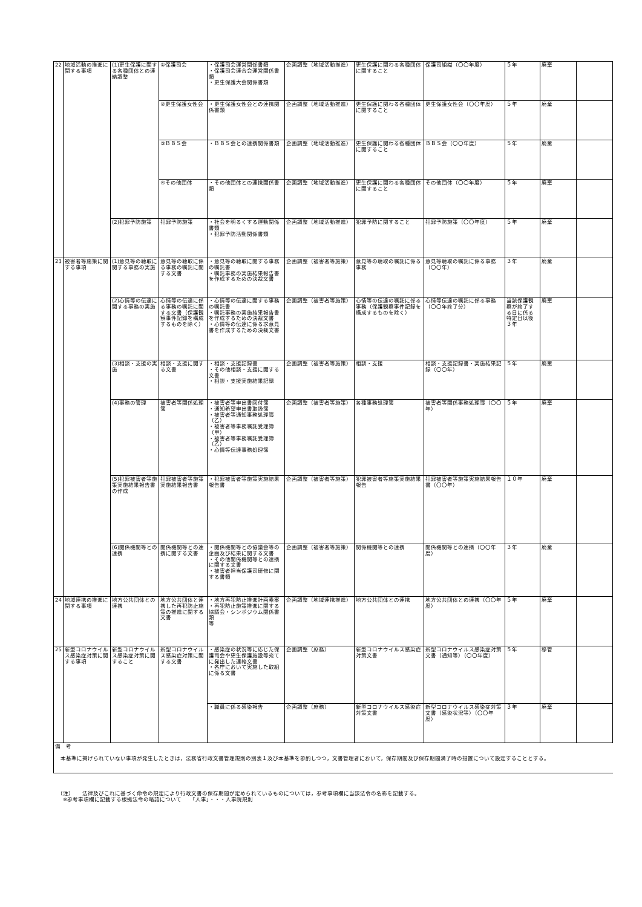| 22 | 地域活動の推進に関する事項 | (1)更生保護に関する各種団体との連絡調整 | ①保護司会 | ・保護司会運営関係書類 ・保護司会連合会運営関係書類 ・更生保護大会関係書類 | 企画調整（地域活動推進） | 更生保護に関わる各種団体に関すること | 保護司組織（〇〇年度） | ５年 | 廃棄 | |
| | | | ②更生保護女性会 | ・更生保護女性会との連携関係書類 | 企画調整（地域活動推進） | 更生保護に関わる各種団体に関すること | 更生保護女性会（〇〇年度） | ５年 | 廃棄 | |
| | | | ③ＢＢＳ会 | ・ＢＢＳ会との連携関係書類 | 企画調整（地域活動推進） | 更生保護に関わる各種団体に関すること | ＢＢＳ会（〇〇年度） | ５年 | 廃棄 | |
| | | | ④その他団体 | ・その他団体との連携関係書類 | 企画調整（地域活動推進） | 更生保護に関わる各種団体に関すること | その他団体（〇〇年度） | ５年 | 廃棄 | |
| | | (2)犯罪予防施策 | 犯罪予防施策 | ・社会を明るくする運動関係書類 ・犯罪予防活動関係書類 | 企画調整（地域活動推進） | 犯罪予防に関すること | 犯罪予防施策（〇〇年度） | ５年 | 廃棄 | |
| 23 | 被害者等施策に関する事項 | (1)意見等の聴取に関する事務の実施 | 意見等の聴取に係る事務の嘱託に関する文書 | ・意見等の聴取に関する事務の嘱託書 ・嘱託事務の実施結果報告書を作成するための決裁文書 | 企画調整（被害者等施策） | 意見等の聴取の嘱託に係る事務 | 意見等聴取の嘱託に係る事務（〇〇年） | ３年 | 廃棄 | |
| | | (2)心情等の伝達に関する事務の実施 | 心情等の伝達に係る事務の嘱託に関する文書（保護観察事件記録を構成するものを除く） | ・心情等の伝達に関する事務の嘱託書 ・嘱託事務の実施結果報告書を作成するための決裁文書 ・心情等の伝達に係る求意見書を作成するための決裁文書 | 企画調整（被害者等施策） | 心情等の伝達の嘱託に係る事務（保護観察事件記録を構成するものを除く） | 心情等伝達の嘱託に係る事務（〇〇年終了分） | 当該保護観察が終了する日に係る特定日以後３年 | 廃棄 | |
| | | (3)相談・支援の実施 | 相談・支援に関する文書 | ・相談・支援記録書 ・その他相談・支援に関する文書 ・相談・支援実施結果記録 | 企画調整（被害者等施策） | 相談・支援 | 相談・支援記録書・実施結果記録（〇〇年） | ５年 | 廃棄 | |
| | | (4)事務の管理 | 被害者等関係処理簿 | ・被害者等申出書回付簿 ・通知希望申出書取扱簿 ・被害者等通知事務処理簿（乙） ・被害者等事務嘱託受理簿（甲） ・被害者等事務嘱託受理簿（乙） ・心情等伝達事務処理簿 | 企画調整（被害者等施策） | 各種事務処理簿 | 被害者等関係事務処理簿（〇〇年） | ５年 | 廃棄 | |
| | | (5)犯罪被害者等施策実施結果報告書の作成 | 犯罪被害者等施策実施結果報告書 | ・犯罪被害者等施策実施結果報告書 | 企画調整（被害者等施策） | 犯罪被害者等施策実施結果報告 | 犯罪被害者等施策実施結果報告書（〇〇年） | １０年 | 廃棄 | |
| | | (6)関係機関等との連携 | 関係機関等との連携に関する文書 | ・関係機関等との協議会等の企画及び結果に関する文書 ・その他関係機関等との連携に関する文書 ・被害者担当保護司研修に関する書類 | 企画調整（被害者等施策） | 関係機関等との連携 | 関係機関等との連携（〇〇年度） | ３年 | 廃棄 | |
| 24 | 地域連携の推進に関する事項 | 地方公共団体との連携 | 地方公共団体と連携した再犯防止施策の推進に関する文書 | ・地方再犯防止推進計画素案 ・再犯防止施策推進に関する協議会・シンポジウム関係書類 等 | 企画調整（地域連携推進） | 地方公共団体との連携 | 地方公共団体との連携（〇〇年度） | ５年 | 廃棄 | |
| 25 | 新型コロナウイルス感染症対策に関する事項 | 新型コロナウイルス感染症対策に関すること | 新型コロナウイルス感染症対策に関する文書 | ・感染症の状況等に応じた保護司会や更生保護施設等宛てに発出した連絡文書 ・各庁において実施した取組に係る文書 | 企画調整（庶務） | 新型コロナウイルス感染症対策文書 | 新型コロナウイルス感染症対策文書（通知等）（〇〇年度） | ５年 | 移管 | |
| | | | | ・職員に係る感染報告 | 企画調整（庶務） | 新型コロナウイルス感染症対策文書 | 新型コロナウイルス感染症対策文書（感染状況等）（〇〇年度） | ３年 | 廃棄 | |
| 備 考 本基準に掲げられていない事項が発生したときは，法務省行政文書管理規則の別表１及び本基準を参酌しつつ，文書管理者において，保存期間及び保存期間満了時の措置について設定することとする。 | | | | | | | | | | |
（注）　　法律及びこれに基づく命令の規定により行政文書の保存期間が定められているものについては，参考事項欄に当該法令の名称を記載する。
　※参考事項欄に記載する根拠法令の略語について　　「人事」・・・人事院規則